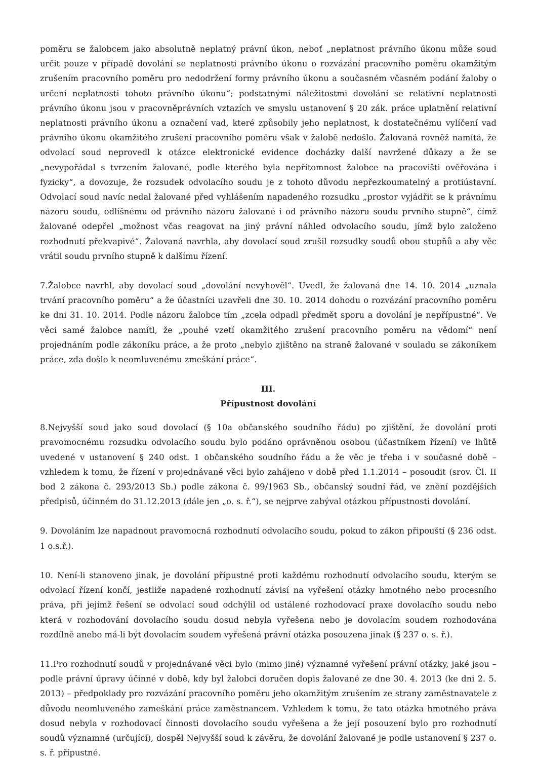poměru se žalobcem jako absolutně neplatný právní úkon, neboť „neplatnost právního úkonu může soud určit pouze v případě dovolání se neplatnosti právního úkonu o rozvázání pracovního poměru okamžitým zrušením pracovního poměru pro nedodržení formy právního úkonu a současném včasném podání žaloby o určení neplatnosti tohoto právního úkonu“; podstatnými náležitostmi dovolání se relativní neplatnosti právního úkonu jsou v pracovněprávních vztazích ve smyslu ustanovení § 20 zák. práce uplatnění relativní neplatnosti právního úkonu a označení vad, které způsobily jeho neplatnost, k dostatečnému vylíčení vad právního úkonu okamžitého zrušení pracovního poměru však v žalobě nedošlo. Žalovaná rovněž namítá, že odvolací soud neprovedl k otázce elektronické evidence docházky další navržené důkazy a že se „nevypořádal s tvrzením žalované, podle kterého byla nepřítomnost žalobce na pracovišti ověřována i fyzicky“, a dovozuje, že rozsudek odvolacího soudu je z tohoto důvodu nepřezkoumatelný a protiústavní. Odvolací soud navíc nedal žalované před vyhlášením napadeného rozsudku „prostor vyjádřit se k právnímu názoru soudu, odlišnému od právního názoru žalované i od právního názoru soudu prvního stupně“, čímž žalované odepřel „možnost včas reagovat na jiný právní náhled odvolacího soudu, jímž bylo založeno rozhodnutí překvapivé“. Žalovaná navrhla, aby dovolací soud zrušil rozsudky soudů obou stupňů a aby věc vrátil soudu prvního stupně k dalšímu řízení.
7.Žalobce navrhl, aby dovolací soud „dovolání nevyhověl“. Uvedl, že žalovaná dne 14. 10. 2014 „uznala trvání pracovního poměru“ a že účastníci uzavřeli dne 30. 10. 2014 dohodu o rozvázání pracovního poměru ke dni 31. 10. 2014. Podle názoru žalobce tím „zcela odpadl předmět sporu a dovolání je nepřípustné“. Ve věci samé žalobce namítl, že „pouhé vzetí okamžitého zrušení pracovního poměru na vědomí“ není projednáním podle zákoníku práce, a že proto „nebylo zjištěno na straně žalované v souladu se zákoníkem práce, zda došlo k neomluvenému zmeškání práce“.
III.
Přípustnost dovolání
8.Nejvyšší soud jako soud dovolací (§ 10a občanského soudního řádu) po zjištění, že dovolání proti pravomocnému rozsudku odvolacího soudu bylo podáno oprávněnou osobou (účastníkem řízení) ve lhůtě uvedené v ustanovení § 240 odst. 1 občanského soudního řádu a že věc je třeba i v současné době – vzhledem k tomu, že řízení v projednávané věci bylo zahájeno v době před 1.1.2014 – posoudit (srov. Čl. II bod 2 zákona č. 293/2013 Sb.) podle zákona č. 99/1963 Sb., občanský soudní řád, ve znění pozdějších předpisů, účinném do 31.12.2013 (dále jen „o. s. ř.“), se nejprve zabýval otázkou přípustnosti dovolání.
9. Dovoláním lze napadnout pravomocná rozhodnutí odvolacího soudu, pokud to zákon připouští (§ 236 odst. 1 o.s.ř.).
10. Není-li stanoveno jinak, je dovolání přípustné proti každému rozhodnutí odvolacího soudu, kterým se odvolací řízení končí, jestliže napadené rozhodnutí závisí na vyřešení otázky hmotného nebo procesního práva, při jejímž řešení se odvolací soud odchýlil od ustálené rozhodovací praxe dovolacího soudu nebo která v rozhodování dovolacího soudu dosud nebyla vyřešena nebo je dovolacím soudem rozhodována rozdílně anebo má-li být dovolacím soudem vyřešená právní otázka posouzena jinak (§ 237 o. s. ř.).
11.Pro rozhodnutí soudů v projednávané věci bylo (mimo jiné) významné vyřešení právní otázky, jaké jsou – podle právní úpravy účinné v době, kdy byl žalobci doručen dopis žalované ze dne 30. 4. 2013 (ke dni 2. 5. 2013) – předpoklady pro rozvázání pracovního poměru jeho okamžitým zrušením ze strany zaměstnavatele z důvodu neomluveného zameškání práce zaměstnancem. Vzhledem k tomu, že tato otázka hmotného práva dosud nebyla v rozhodovací činnosti dovolacího soudu vyřešena a že její posouzení bylo pro rozhodnutí soudů významné (určující), dospěl Nejvyšší soud k závěru, že dovolání žalované je podle ustanovení § 237 o. s. ř. přípustné.